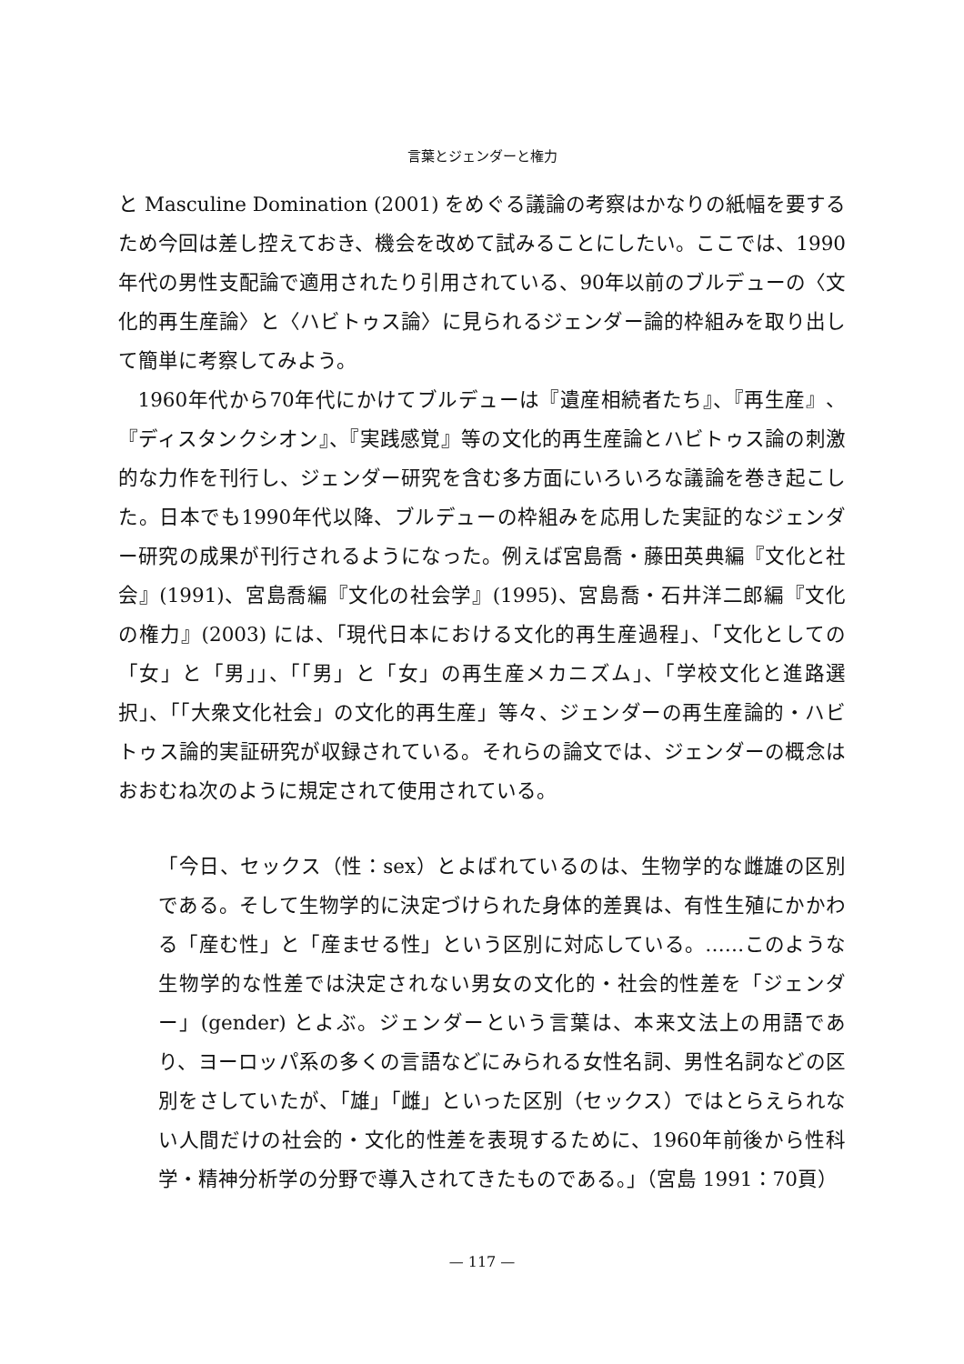言葉とジェンダーと権力
と Masculine Domination (2001) をめぐる議論の考察はかなりの紙幅を要するため今回は差し控えておき、機会を改めて試みることにしたい。ここでは、1990年代の男性支配論で適用されたり引用されている、90年以前のブルデューの〈文化的再生産論〉と〈ハビトゥス論〉に見られるジェンダー論的枠組みを取り出して簡単に考察してみよう。
1960年代から70年代にかけてブルデューは『遺産相続者たち』、『再生産』、『ディスタンクシオン』、『実践感覚』等の文化的再生産論とハビトゥス論の刺激的な力作を刊行し、ジェンダー研究を含む多方面にいろいろな議論を巻き起こした。日本でも1990年代以降、ブルデューの枠組みを応用した実証的なジェンダー研究の成果が刊行されるようになった。例えば宮島喬・藤田英典編『文化と社会』(1991)、宮島喬編『文化の社会学』(1995)、宮島喬・石井洋二郎編『文化の権力』(2003) には、「現代日本における文化的再生産過程」、「文化としての「女」と「男」」、「「男」と「女」の再生産メカニズム」、「学校文化と進路選択」、「「大衆文化社会」の文化的再生産」等々、ジェンダーの再生産論的・ハビトゥス論的実証研究が収録されている。それらの論文では、ジェンダーの概念はおおむね次のように規定されて使用されている。
「今日、セックス（性：sex）とよばれているのは、生物学的な雌雄の区別である。そして生物学的に決定づけられた身体的差異は、有性生殖にかかわる「産む性」と「産ませる性」という区別に対応している。……このような生物学的な性差では決定されない男女の文化的・社会的性差を「ジェンダー」(gender) とよぶ。ジェンダーという言葉は、本来文法上の用語であり、ヨーロッパ系の多くの言語などにみられる女性名詞、男性名詞などの区別をさしていたが、「雄」「雌」といった区別（セックス）ではとらえられない人間だけの社会的・文化的性差を表現するために、1960年前後から性科学・精神分析学の分野で導入されてきたものである。」（宮島 1991：70頁）
— 117 —